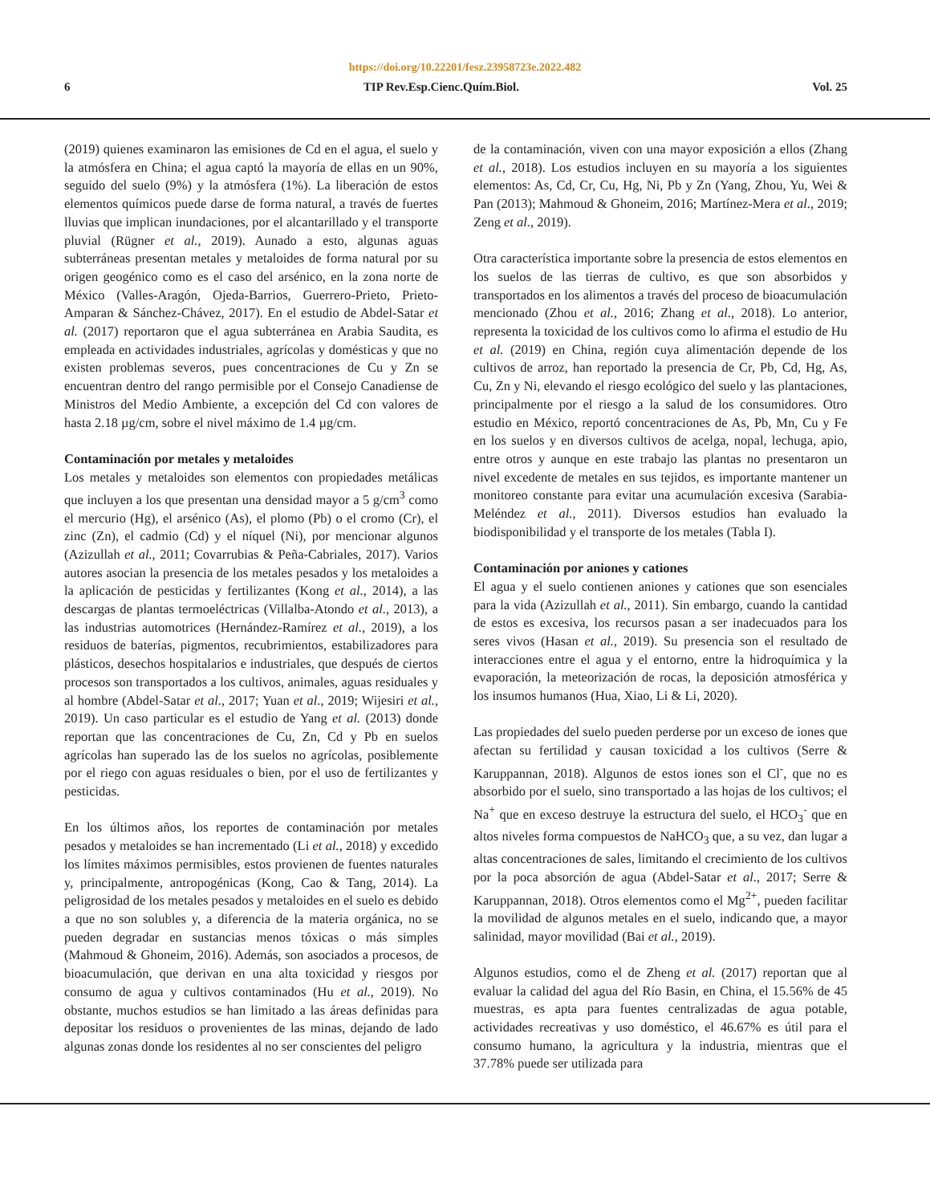https://doi.org/10.22201/fesz.23958723e.2022.482
6 TIP Rev.Esp.Cienc.Quím.Biol. Vol. 25
(2019) quienes examinaron las emisiones de Cd en el agua, el suelo y la atmósfera en China; el agua captó la mayoría de ellas en un 90%, seguido del suelo (9%) y la atmósfera (1%). La liberación de estos elementos químicos puede darse de forma natural, a través de fuertes lluvias que implican inundaciones, por el alcantarillado y el transporte pluvial (Rügner et al., 2019). Aunado a esto, algunas aguas subterráneas presentan metales y metaloides de forma natural por su origen geogénico como es el caso del arsénico, en la zona norte de México (Valles-Aragón, Ojeda-Barrios, Guerrero-Prieto, Prieto-Amparan & Sánchez-Chávez, 2017). En el estudio de Abdel-Satar et al. (2017) reportaron que el agua subterránea en Arabia Saudita, es empleada en actividades industriales, agrícolas y domésticas y que no existen problemas severos, pues concentraciones de Cu y Zn se encuentran dentro del rango permisible por el Consejo Canadiense de Ministros del Medio Ambiente, a excepción del Cd con valores de hasta 2.18 µg/cm, sobre el nivel máximo de 1.4 µg/cm.
Contaminación por metales y metaloides
Los metales y metaloides son elementos con propiedades metálicas que incluyen a los que presentan una densidad mayor a 5 g/cm<sup>3</sup> como el mercurio (Hg), el arsénico (As), el plomo (Pb) o el cromo (Cr), el zinc (Zn), el cadmio (Cd) y el níquel (Ni), por mencionar algunos (Azizullah et al., 2011; Covarrubias & Peña-Cabriales, 2017). Varios autores asocian la presencia de los metales pesados y los metaloides a la aplicación de pesticidas y fertilizantes (Kong et al., 2014), a las descargas de plantas termoeléctricas (Villalba-Atondo et al., 2013), a las industrias automotrices (Hernández-Ramírez et al., 2019), a los residuos de baterías, pigmentos, recubrimientos, estabilizadores para plásticos, desechos hospitalarios e industriales, que después de ciertos procesos son transportados a los cultivos, animales, aguas residuales y al hombre (Abdel-Satar et al., 2017; Yuan et al., 2019; Wijesiri et al., 2019). Un caso particular es el estudio de Yang et al. (2013) donde reportan que las concentraciones de Cu, Zn, Cd y Pb en suelos agrícolas han superado las de los suelos no agrícolas, posiblemente por el riego con aguas residuales o bien, por el uso de fertilizantes y pesticidas.
En los últimos años, los reportes de contaminación por metales pesados y metaloides se han incrementado (Li et al., 2018) y excedido los límites máximos permisibles, estos provienen de fuentes naturales y, principalmente, antropogénicas (Kong, Cao & Tang, 2014). La peligrosidad de los metales pesados y metaloides en el suelo es debido a que no son solubles y, a diferencia de la materia orgánica, no se pueden degradar en sustancias menos tóxicas o más simples (Mahmoud & Ghoneim, 2016). Además, son asociados a procesos, de bioacumulación, que derivan en una alta toxicidad y riesgos por consumo de agua y cultivos contaminados (Hu et al., 2019). No obstante, muchos estudios se han limitado a las áreas definidas para depositar los residuos o provenientes de las minas, dejando de lado algunas zonas donde los residentes al no ser conscientes del peligro
de la contaminación, viven con una mayor exposición a ellos (Zhang et al., 2018). Los estudios incluyen en su mayoría a los siguientes elementos: As, Cd, Cr, Cu, Hg, Ni, Pb y Zn (Yang, Zhou, Yu, Wei & Pan (2013); Mahmoud & Ghoneim, 2016; Martínez-Mera et al., 2019; Zeng et al., 2019).
Otra característica importante sobre la presencia de estos elementos en los suelos de las tierras de cultivo, es que son absorbidos y transportados en los alimentos a través del proceso de bioacumulación mencionado (Zhou et al., 2016; Zhang et al., 2018). Lo anterior, representa la toxicidad de los cultivos como lo afirma el estudio de Hu et al. (2019) en China, región cuya alimentación depende de los cultivos de arroz, han reportado la presencia de Cr, Pb, Cd, Hg, As, Cu, Zn y Ni, elevando el riesgo ecológico del suelo y las plantaciones, principalmente por el riesgo a la salud de los consumidores. Otro estudio en México, reportó concentraciones de As, Pb, Mn, Cu y Fe en los suelos y en diversos cultivos de acelga, nopal, lechuga, apio, entre otros y aunque en este trabajo las plantas no presentaron un nivel excedente de metales en sus tejidos, es importante mantener un monitoreo constante para evitar una acumulación excesiva (Sarabia-Meléndez et al., 2011). Diversos estudios han evaluado la biodisponibilidad y el transporte de los metales (Tabla I).
Contaminación por aniones y cationes
El agua y el suelo contienen aniones y cationes que son esenciales para la vida (Azizullah et al., 2011). Sin embargo, cuando la cantidad de estos es excesiva, los recursos pasan a ser inadecuados para los seres vivos (Hasan et al., 2019). Su presencia son el resultado de interacciones entre el agua y el entorno, entre la hidroquímica y la evaporación, la meteorización de rocas, la deposición atmosférica y los insumos humanos (Hua, Xiao, Li & Li, 2020).
Las propiedades del suelo pueden perderse por un exceso de iones que afectan su fertilidad y causan toxicidad a los cultivos (Serre & Karuppannan, 2018). Algunos de estos iones son el Cl<sup>-</sup>, que no es absorbido por el suelo, sino transportado a las hojas de los cultivos; el Na<sup>+</sup> que en exceso destruye la estructura del suelo, el HCO<sub>3</sub><sup>-</sup> que en altos niveles forma compuestos de NaHCO<sub>3</sub> que, a su vez, dan lugar a altas concentraciones de sales, limitando el crecimiento de los cultivos por la poca absorción de agua (Abdel-Satar et al., 2017; Serre & Karuppannan, 2018). Otros elementos como el Mg<sup>2+</sup>, pueden facilitar la movilidad de algunos metales en el suelo, indicando que, a mayor salinidad, mayor movilidad (Bai et al., 2019).
Algunos estudios, como el de Zheng et al. (2017) reportan que al evaluar la calidad del agua del Río Basin, en China, el 15.56% de 45 muestras, es apta para fuentes centralizadas de agua potable, actividades recreativas y uso doméstico, el 46.67% es útil para el consumo humano, la agricultura y la industria, mientras que el 37.78% puede ser utilizada para